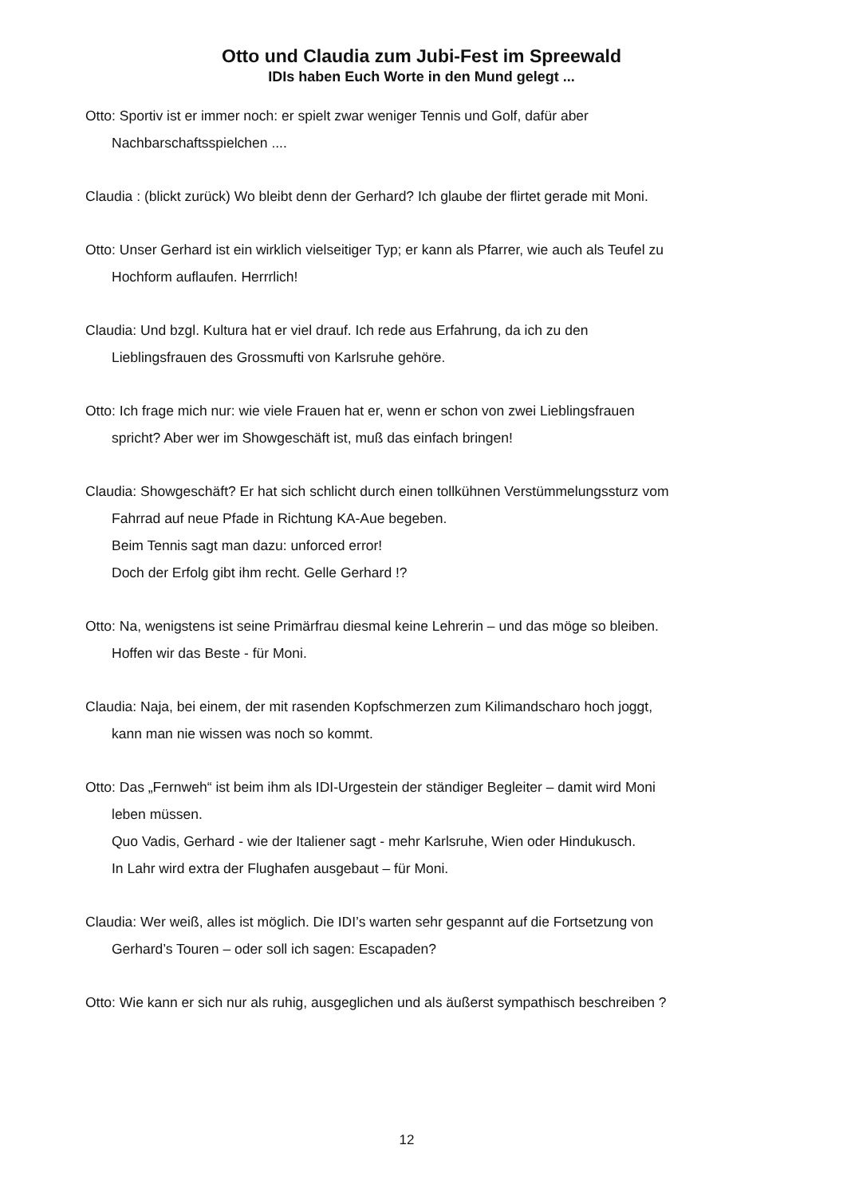Otto und Claudia zum Jubi-Fest im Spreewald
IDIs haben Euch Worte in den Mund gelegt ...
Otto: Sportiv ist er immer noch: er spielt zwar weniger Tennis und Golf, dafür aber
Nachbarschaftsspielchen ....
Claudia : (blickt zurück) Wo bleibt denn der Gerhard? Ich glaube der flirtet gerade mit Moni.
Otto: Unser Gerhard ist ein wirklich vielseitiger Typ; er kann als Pfarrer, wie auch als Teufel zu
Hochform auflaufen. Herrrlich!
Claudia: Und bzgl. Kultura hat er viel drauf. Ich rede aus Erfahrung, da ich zu den
Lieblingsfrauen des Grossmufti von Karlsruhe gehöre.
Otto: Ich frage mich nur: wie viele Frauen hat er, wenn er schon von zwei Lieblingsfrauen
spricht? Aber wer im Showgeschäft ist, muß das einfach bringen!
Claudia: Showgeschäft? Er hat sich schlicht durch einen tollkühnen Verstümmelungssturz vom
Fahrrad auf neue Pfade in Richtung KA-Aue begeben.
Beim Tennis sagt man dazu: unforced error!
Doch der Erfolg gibt ihm recht. Gelle Gerhard !?
Otto: Na, wenigstens ist seine Primärfrau diesmal keine Lehrerin – und das möge so bleiben.
Hoffen wir das Beste - für Moni.
Claudia: Naja, bei einem, der mit rasenden Kopfschmerzen zum Kilimandscharo hoch joggt,
kann man nie wissen was noch so kommt.
Otto: Das „Fernweh“ ist beim ihm als IDI-Urgestein der ständiger Begleiter – damit wird Moni
leben müssen.
Quo Vadis, Gerhard - wie der Italiener sagt - mehr Karlsruhe, Wien oder Hindukusch.
In Lahr wird extra der Flughafen ausgebaut – für Moni.
Claudia: Wer weiß, alles ist möglich. Die IDI’s warten sehr gespannt auf die Fortsetzung von
Gerhard’s Touren – oder soll ich sagen: Escapaden?
Otto: Wie kann er sich nur als ruhig, ausgeglichen und als äußerst sympathisch beschreiben ?
12